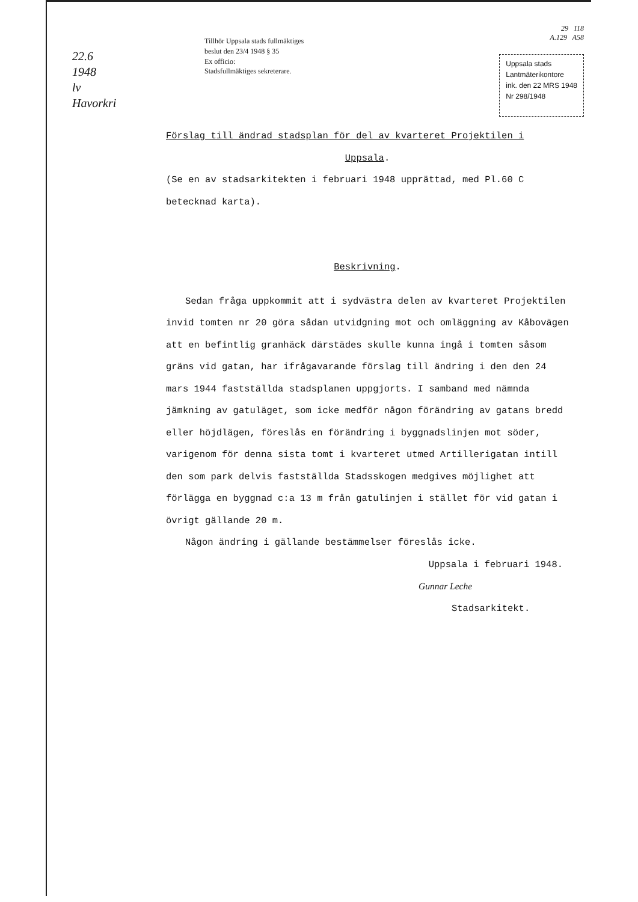22.6
1948
lv
Havorkri
Tillhör Uppsala stads fullmäktiges
beslut den 23/4 1948 § 35
Ex officio:
Stadsfullmäktiges sekreterare.
29 118
A.129 A58
Uppsala stads
Lantmäterikontore
ink. den 22 MRS 1948
Nr 298/1948
Förslag till ändrad stadsplan för del av kvarteret Projektilen i
Uppsala.
(Se en av stadsarkitekten i februari 1948 upprättad, med Pl.60 C betecknad karta).
Beskrivning.
Sedan fråga uppkommit att i sydvästra delen av kvarteret Projektilen invid tomten nr 20 göra sådan utvidgning mot och omläggning av Kåbovägen att en befintlig granhäck därstädes skulle kunna ingå i tomten såsom gräns vid gatan, har ifrågavarande förslag till ändring i den den 24 mars 1944 fastställda stadsplanen uppgjorts. I samband med nämnda jämkning av gatuläget, som icke medför någon förändring av gatans bredd eller höjdlägen, föreslås en förändring i byggnadslinjen mot söder, varigenom för denna sista tomt i kvarteret utmed Artillerigatan intill den som park delvis fastställda Stadsskogen medgives möjlighet att förlägga en byggnad c:a 13 m från gatulinjen i stället för vid gatan i övrigt gällande 20 m.
Någon ändring i gällande bestämmelser föreslås icke.
Uppsala i februari 1948.
Gunnar Leche
Stadsarkitekt.